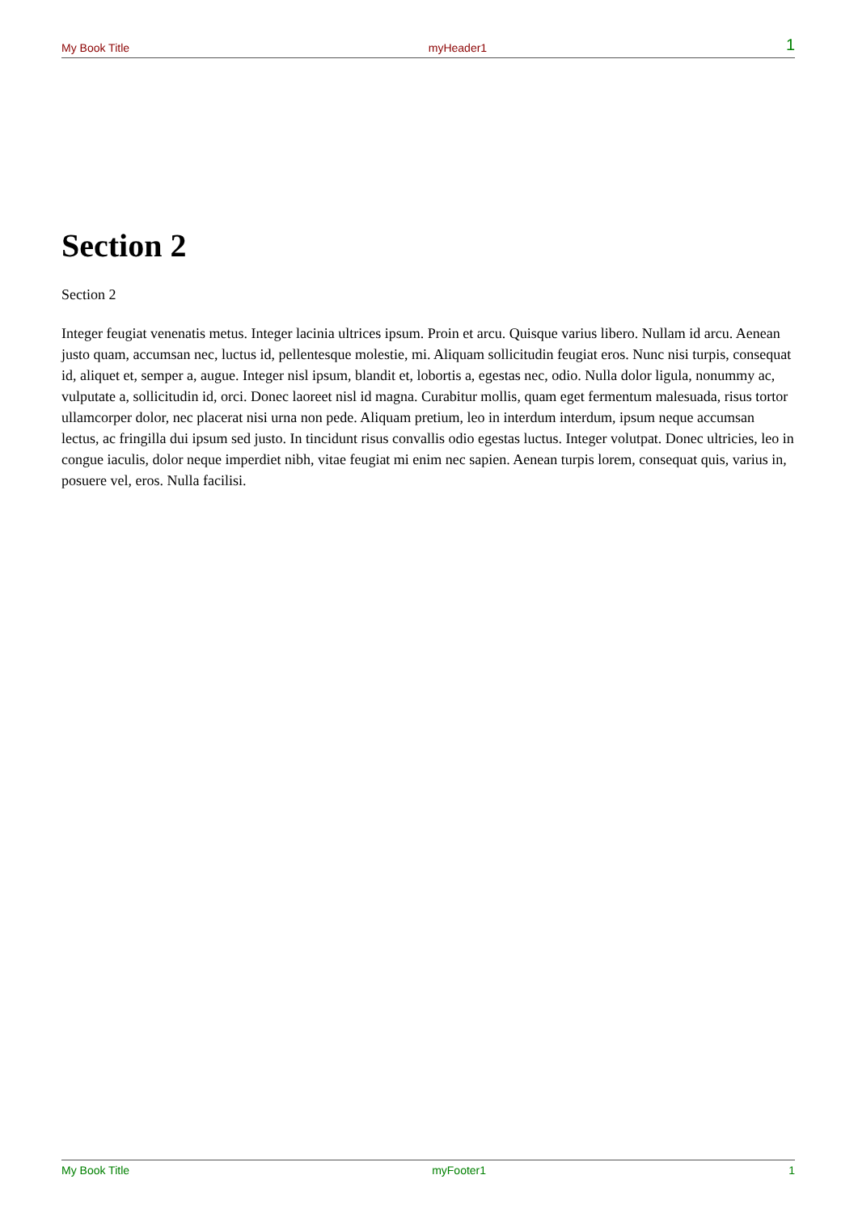My Book Title myHeader1 1
Section 2
Section 2
Integer feugiat venenatis metus. Integer lacinia ultrices ipsum. Proin et arcu. Quisque varius libero. Nullam id arcu. Aenean justo quam, accumsan nec, luctus id, pellentesque molestie, mi. Aliquam sollicitudin feugiat eros. Nunc nisi turpis, consequat id, aliquet et, semper a, augue. Integer nisl ipsum, blandit et, lobortis a, egestas nec, odio. Nulla dolor ligula, nonummy ac, vulputate a, sollicitudin id, orci. Donec laoreet nisl id magna. Curabitur mollis, quam eget fermentum malesuada, risus tortor ullamcorper dolor, nec placerat nisi urna non pede. Aliquam pretium, leo in interdum interdum, ipsum neque accumsan lectus, ac fringilla dui ipsum sed justo. In tincidunt risus convallis odio egestas luctus. Integer volutpat. Donec ultricies, leo in congue iaculis, dolor neque imperdiet nibh, vitae feugiat mi enim nec sapien. Aenean turpis lorem, consequat quis, varius in, posuere vel, eros. Nulla facilisi.
My Book Title myFooter1 1